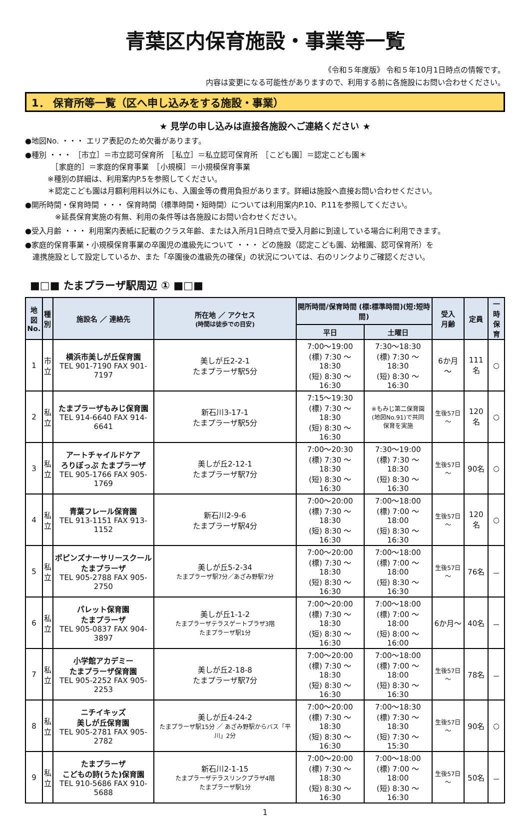青葉区内保育施設・事業等一覧
《令和５年度版》 令和５年10月1日時点の情報です。
内容は変更になる可能性がありますので、利用する前に各施設にお問い合わせください。
1． 保育所等一覧（区へ申し込みをする施設・事業）
★ 見学の申し込みは直接各施設へご連絡ください ★
●地図No. ・・・ エリア表記のため欠番があります。
●種別 ・・・ ［市立］＝市立認可保育所　［私立］＝私立認可保育所　［こども園］＝認定こども園＊
　　　　［家庭的］＝家庭的保育事業　［小規模］＝小規模保育事業
　　　※種別の詳細は、利用案内P.5を参照してください。
　　　＊認定こども園は月額利用料以外にも、入園金等の費用負担があります。詳細は施設へ直接お問い合わせください。
●開所時間・保育時間 ・・・ 保育時間（標準時間・短時間）については利用案内P.10、P.11を参照してください。
　　　　※延長保育実施の有無、利用の条件等は各施設にお問い合わせください。
●受入月齢 ・・・ 利用案内表紙に記載のクラス年齢、または入所月1日時点で受入月齢に到達している場合に利用できます。
●家庭的保育事業・小規模保育事業の卒園児の進級先について ・・・ どの施設（認定こども園、幼稚園、認可保育所）を
　連携施設として設定しているか、また「卒園後の進級先の確保」の状況については、右のリンクよりご確認ください。
■□■ たまプラーザ駅周辺 ① ■□■
| 地図 No. | 種 別 | 施設名 ／ 連絡先 | 所在地 ／ アクセス (時間は徒歩での目安) | 開所時間/保育時間 (標:標準時間)(短:短時間) | | 受入 月齢 | 定員 | 一時 保育 |
| --- | --- | --- | --- | --- | --- | --- | --- | --- |
| | | | | 平日 | 土曜日 | | | |
| 1 | 市 立 | 横浜市美しが丘保育園 TEL 901-7190 FAX 901-7197 | 美しが丘2-2-1 たまプラーザ駅5分 | 7:00～19:00 (標) 7:30 ～ 18:30 (短) 8:30 ～ 16:30 | 7:30～18:30 (標) 7:30 ～ 18:30 (短) 8:30 ～ 16:30 | 6か月 ～ | 111名 | ○ |
| 2 | 私 立 | たまプラーザもみじ保育園 TEL 914-6640 FAX 914-6641 | 新石川3-17-1 たまプラーザ駅5分 | 7:15～19:30 (標) 7:30 ～ 18:30 (短) 8:30 ～ 16:30 | ※もみじ第二保育園 (地図No.91)で共同 保育を実施 | 生後57日～ | 120名 | ○ |
| 3 | 私 立 | アートチャイルドケア ろりぽっぷ たまプラーザ TEL 905-1766 FAX 905-1769 | 美しが丘2-12-1 たまプラーザ駅7分 | 7:00～20:30 (標) 7:30 ～ 18:30 (短) 8:30 ～ 16:30 | 7:30～19:00 (標) 7:30 ～ 18:30 (短) 8:30 ～ 16:30 | 生後57日～ | 90名 | ○ |
| 4 | 私 立 | 青葉フレール保育園 TEL 913-1151 FAX 913-1152 | 新石川2-9-6 たまプラーザ駅4分 | 7:00～20:00 (標) 7:30 ～ 18:30 (短) 8:30 ～ 16:30 | 7:00～18:00 (標) 7:00 ～ 18:00 (短) 8:30 ～ 16:30 | 生後57日～ | 120名 | ○ |
| 5 | 私 立 | ポピンズナーサリースクール たまプラーザ TEL 905-2788 FAX 905-2750 | 美しが丘5-2-34 たまプラーザ駅7分／あざみ野駅7分 | 7:00～20:00 (標) 7:30 ～ 18:30 (短) 8:30 ～ 16:30 | 7:00～18:00 (標) 7:00 ～ 18:00 (短) 8:30 ～ 16:30 | 生後57日～ | 76名 | － |
| 6 | 私 立 | パレット保育園 たまプラーザ TEL 905-0837 FAX 904-3897 | 美しが丘1-1-2 たまプラーザテラスゲートプラザ3階 たまプラーザ駅1分 | 7:00～20:00 (標) 7:30 ～ 18:30 (短) 8:30 ～ 16:30 | 7:00～18:00 (標) 7:00 ～ 18:00 (短) 8:00 ～ 16:00 | 6か月～ | 40名 | － |
| 7 | 私 立 | 小学館アカデミー たまプラーザ保育園 TEL 905-2252 FAX 905-2253 | 美しが丘2-18-8 たまプラーザ駅7分 | 7:00～20:00 (標) 7:30 ～ 18:30 (短) 8:30 ～ 16:30 | 7:00～18:00 (標) 7:00 ～ 18:00 (短) 8:30 ～ 16:30 | 生後57日～ | 78名 | － |
| 8 | 私 立 | ニチイキッズ 美しが丘保育園 TEL 905-2781 FAX 905-2782 | 美しが丘4-24-2 たまプラーザ駅15分 ／ あざみ野駅からバス「平川」2分 | 7:00～20:00 (標) 7:30 ～ 18:30 (短) 8:30 ～ 16:30 | 7:00～18:30 (標) 7:30 ～ 18:30 (短) 7:30 ～ 15:30 | 生後57日～ | 90名 | ○ |
| 9 | 私 立 | たまプラーザ こどもの詩(うた)保育園 TEL 910-5686 FAX 910-5688 | 新石川2-1-15 たまプラーザテラスリンクプラザ4階 たまプラーザ駅1分 | 7:00～20:00 (標) 7:30 ～ 18:30 (短) 8:30 ～ 16:30 | 7:00～18:00 (標) 7:00 ～ 18:00 (短) 8:30 ～ 16:30 | 生後57日～ | 50名 | － |
1